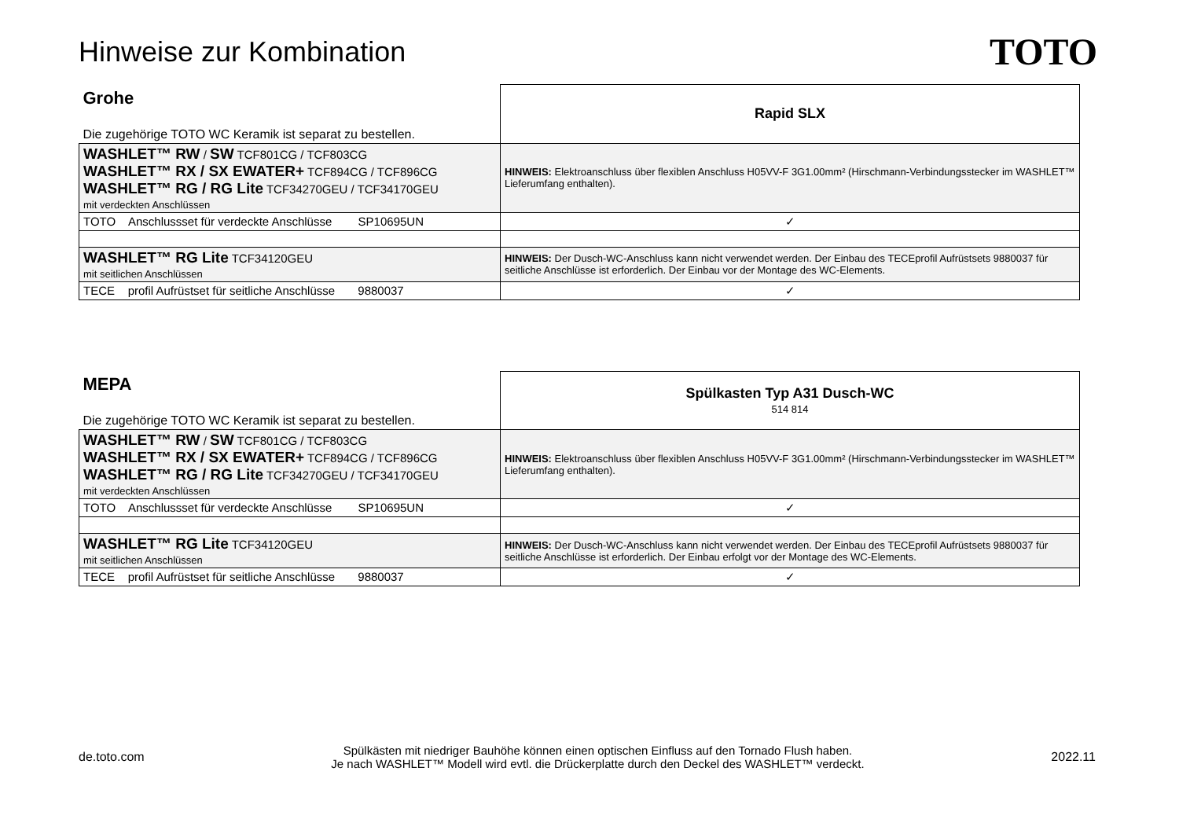Hinweise zur Kombination
TOTO
| Grohe Die zugehörige TOTO WC Keramik ist separat zu bestellen. | Rapid SLX |
| WASHLET™ RW / SW TCF801CG / TCF803CG WASHLET™ RX / SX EWATER+ TCF894CG / TCF896CG WASHLET™ RG / RG Lite TCF34270GEU / TCF34170GEU mit verdeckten Anschlüssen | HINWEIS: Elektroanschluss über flexiblen Anschluss H05VV-F 3G1.00mm² (Hirschmann-Verbindungsstecker im WASHLET™ Lieferumfang enthalten). |
| TOTO Anschlussset für verdeckte Anschlüsse SP10695UN | ✓ |
| WASHLET™ RG Lite TCF34120GEU mit seitlichen Anschlüssen | HINWEIS: Der Dusch-WC-Anschluss kann nicht verwendet werden. Der Einbau des TECEprofil Aufrüstsets 9880037 für seitliche Anschlüsse ist erforderlich. Der Einbau vor der Montage des WC-Elements. |
| TECE profil Aufrüstset für seitliche Anschlüsse 9880037 | ✓ |
| MEPA Die zugehörige TOTO WC Keramik ist separat zu bestellen. | Spülkasten Typ A31 Dusch-WC 514 814 |
| WASHLET™ RW / SW TCF801CG / TCF803CG WASHLET™ RX / SX EWATER+ TCF894CG / TCF896CG WASHLET™ RG / RG Lite TCF34270GEU / TCF34170GEU mit verdeckten Anschlüssen | HINWEIS: Elektroanschluss über flexiblen Anschluss H05VV-F 3G1.00mm² (Hirschmann-Verbindungsstecker im WASHLET™ Lieferumfang enthalten). |
| TOTO Anschlussset für verdeckte Anschlüsse SP10695UN | ✓ |
| WASHLET™ RG Lite TCF34120GEU mit seitlichen Anschlüssen | HINWEIS: Der Dusch-WC-Anschluss kann nicht verwendet werden. Der Einbau des TECEprofil Aufrüstsets 9880037 für seitliche Anschlüsse ist erforderlich. Der Einbau erfolgt vor der Montage des WC-Elements. |
| TECE profil Aufrüstset für seitliche Anschlüsse 9880037 | ✓ |
de.toto.com
Spülkästen mit niedriger Bauhöhe können einen optischen Einfluss auf den Tornado Flush haben.
Je nach WASHLET™ Modell wird evtl. die Drückerplatte durch den Deckel des WASHLET™ verdeckt.
2022.11